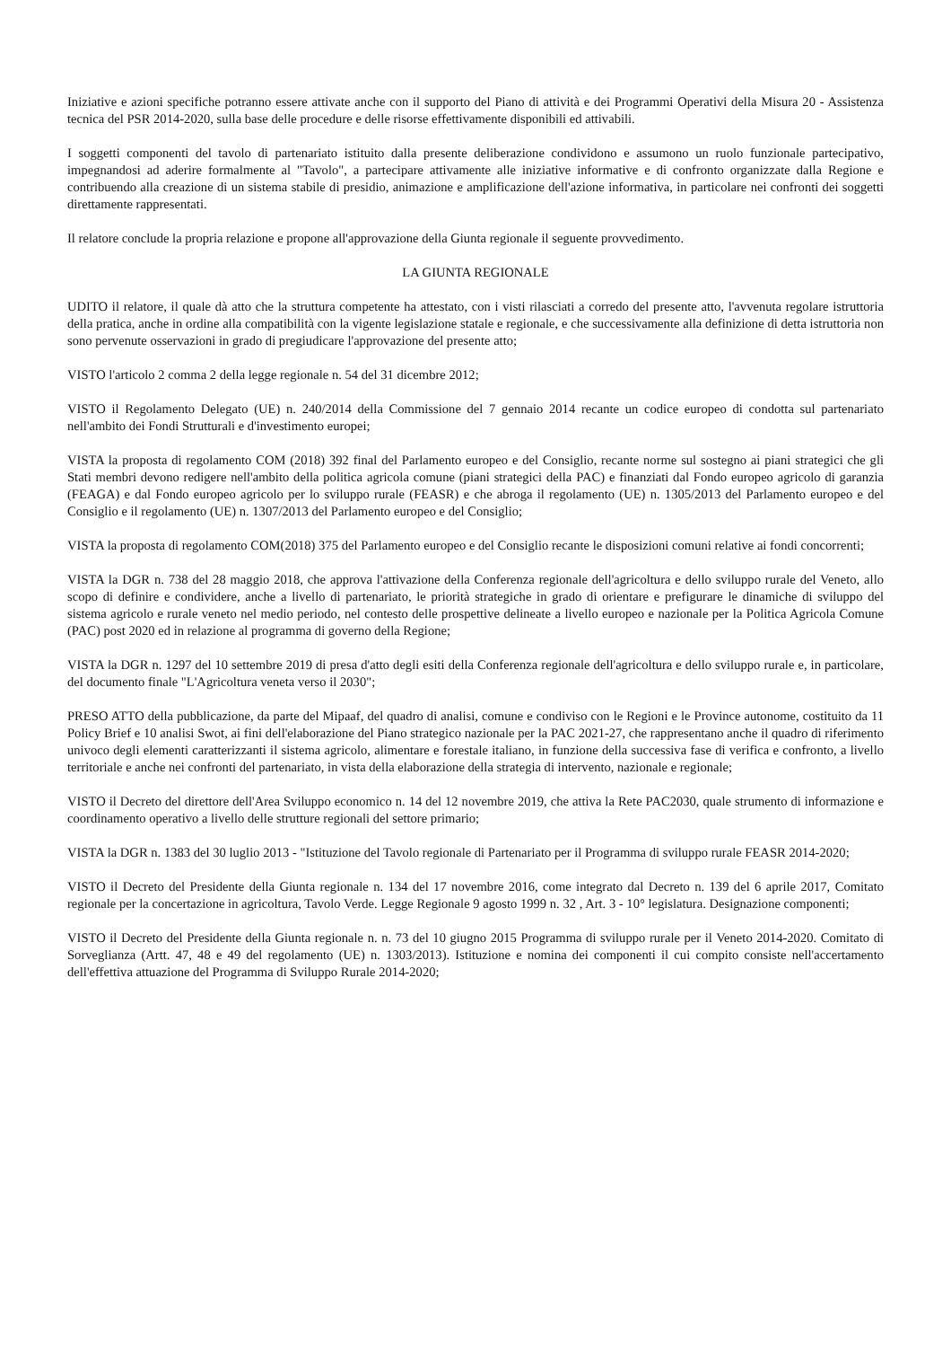Iniziative e azioni specifiche potranno essere attivate anche con il supporto del Piano di attività e dei Programmi Operativi della Misura 20 - Assistenza tecnica del PSR 2014-2020, sulla base delle procedure e delle risorse effettivamente disponibili ed attivabili.
I soggetti componenti del tavolo di partenariato istituito dalla presente deliberazione condividono e assumono un ruolo funzionale partecipativo, impegnandosi ad aderire formalmente al "Tavolo", a partecipare attivamente alle iniziative informative e di confronto organizzate dalla Regione e contribuendo alla creazione di un sistema stabile di presidio, animazione e amplificazione dell'azione informativa, in particolare nei confronti dei soggetti direttamente rappresentati.
Il relatore conclude la propria relazione e propone all'approvazione della Giunta regionale il seguente provvedimento.
LA GIUNTA REGIONALE
UDITO il relatore, il quale dà atto che la struttura competente ha attestato, con i visti rilasciati a corredo del presente atto, l'avvenuta regolare istruttoria della pratica, anche in ordine alla compatibilità con la vigente legislazione statale e regionale, e che successivamente alla definizione di detta istruttoria non sono pervenute osservazioni in grado di pregiudicare l'approvazione del presente atto;
VISTO l'articolo 2 comma 2 della legge regionale n. 54 del 31 dicembre 2012;
VISTO il Regolamento Delegato (UE) n. 240/2014 della Commissione del 7 gennaio 2014 recante un codice europeo di condotta sul partenariato nell'ambito dei Fondi Strutturali e d'investimento europei;
VISTA la proposta di regolamento COM (2018) 392 final del Parlamento europeo e del Consiglio, recante norme sul sostegno ai piani strategici che gli Stati membri devono redigere nell'ambito della politica agricola comune (piani strategici della PAC) e finanziati dal Fondo europeo agricolo di garanzia (FEAGA) e dal Fondo europeo agricolo per lo sviluppo rurale (FEASR) e che abroga il regolamento (UE) n. 1305/2013 del Parlamento europeo e del Consiglio e il regolamento (UE) n. 1307/2013 del Parlamento europeo e del Consiglio;
VISTA la proposta di regolamento COM(2018) 375 del Parlamento europeo e del Consiglio recante le disposizioni comuni relative ai fondi concorrenti;
VISTA la DGR n. 738 del 28 maggio 2018, che approva l'attivazione della Conferenza regionale dell'agricoltura e dello sviluppo rurale del Veneto, allo scopo di definire e condividere, anche a livello di partenariato, le priorità strategiche in grado di orientare e prefigurare le dinamiche di sviluppo del sistema agricolo e rurale veneto nel medio periodo, nel contesto delle prospettive delineate a livello europeo e nazionale per la Politica Agricola Comune (PAC) post 2020 ed in relazione al programma di governo della Regione;
VISTA la DGR n. 1297 del 10 settembre 2019 di presa d'atto degli esiti della Conferenza regionale dell'agricoltura e dello sviluppo rurale e, in particolare, del documento finale "L'Agricoltura veneta verso il 2030";
PRESO ATTO della pubblicazione, da parte del Mipaaf, del quadro di analisi, comune e condiviso con le Regioni e le Province autonome, costituito da 11 Policy Brief e 10 analisi Swot, ai fini dell'elaborazione del Piano strategico nazionale per la PAC 2021-27, che rappresentano anche il quadro di riferimento univoco degli elementi caratterizzanti il sistema agricolo, alimentare e forestale italiano, in funzione della successiva fase di verifica e confronto, a livello territoriale e anche nei confronti del partenariato, in vista della elaborazione della strategia di intervento, nazionale e regionale;
VISTO il Decreto del direttore dell'Area Sviluppo economico n. 14 del 12 novembre 2019, che attiva la Rete PAC2030, quale strumento di informazione e coordinamento operativo a livello delle strutture regionali del settore primario;
VISTA la DGR n. 1383 del 30 luglio 2013 - "Istituzione del Tavolo regionale di Partenariato per il Programma di sviluppo rurale FEASR 2014-2020;
VISTO il Decreto del Presidente della Giunta regionale n. 134 del 17 novembre 2016, come integrato dal Decreto n. 139 del 6 aprile 2017, Comitato regionale per la concertazione in agricoltura, Tavolo Verde. Legge Regionale 9 agosto 1999 n. 32 , Art. 3 - 10° legislatura. Designazione componenti;
VISTO il Decreto del Presidente della Giunta regionale n. n. 73 del 10 giugno 2015 Programma di sviluppo rurale per il Veneto 2014-2020. Comitato di Sorveglianza (Artt. 47, 48 e 49 del regolamento (UE) n. 1303/2013). Istituzione e nomina dei componenti il cui compito consiste nell'accertamento dell'effettiva attuazione del Programma di Sviluppo Rurale 2014-2020;